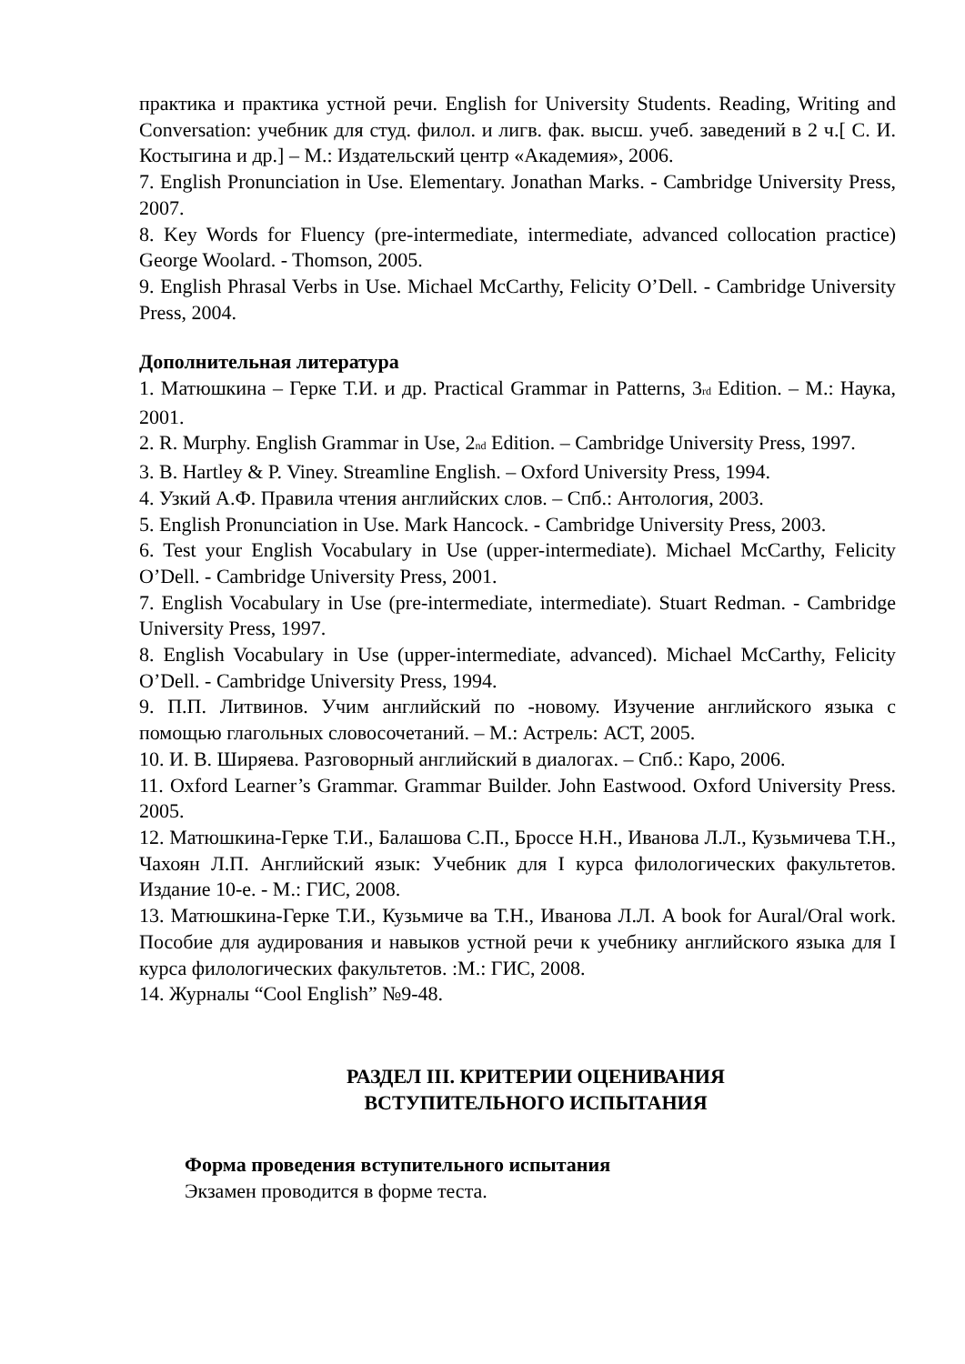практика и практика устной речи. English for University Students. Reading, Writing and Conversation: учебник для студ. филол. и лигв. фак. высш. учеб. заведений в 2 ч.[ С. И. Костыгина и др.] – М.: Издательский центр «Академия», 2006.
7. English Pronunciation in Use. Elementary. Jonathan Marks. - Cambridge University Press, 2007.
8. Key Words for Fluency (pre-intermediate, intermediate, advanced collocation practice) George Woolard. - Thomson, 2005.
9. English Phrasal Verbs in Use. Michael McCarthy, Felicity O’Dell. - Cambridge University Press, 2004.
Дополнительная литература
1. Матюшкина – Герке Т.И. и др. Practical Grammar in Patterns, 3<sub>rd</sub> Edition. – М.: Наука, 2001.
2. R. Murphy. English Grammar in Use, 2<sub>nd</sub> Edition. – Cambridge University Press, 1997.
3. B. Hartley & P. Viney. Streamline English. – Oxford University Press, 1994.
4. Узкий А.Ф. Правила чтения английских слов. – Спб.: Антология, 2003.
5. English Pronunciation in Use. Mark Hancock. - Cambridge University Press, 2003.
6. Test your English Vocabulary in Use (upper-intermediate). Michael McCarthy, Felicity O’Dell. - Cambridge University Press, 2001.
7. English Vocabulary in Use (pre-intermediate, intermediate). Stuart Redman. - Cambridge University Press, 1997.
8. English Vocabulary in Use (upper-intermediate, advanced). Michael McCarthy, Felicity O’Dell. - Cambridge University Press, 1994.
9. П.П. Литвинов. Учим английский по -новому. Изучение английского языка с помощью глагольных словосочетаний. – М.: Астрель: АСТ, 2005.
10. И. В. Ширяева. Разговорный английский в диалогах. – Спб.: Каро, 2006.
11. Oxford Learner’s Grammar. Grammar Builder. John Eastwood. Oxford University Press. 2005.
12. Матюшкина-Герке Т.И., Балашова С.П., Броссе Н.Н., Иванова Л.Л., Кузьмичева Т.Н., Чахоян Л.П. Английский язык: Учебник для I курса филологических факультетов. Издание 10-е. - М.: ГИС, 2008.
13. Матюшкина-Герке Т.И., Кузьмиче ва Т.Н., Иванова Л.Л. A book for Aural/Oral work. Пособие для аудирования и навыков устной речи к учебнику английского языка для I курса филологических факультетов. :М.: ГИС, 2008.
14. Журналы “Cool English” №9-48.
РАЗДЕЛ III. КРИТЕРИИ ОЦЕНИВАНИЯ
ВСТУПИТЕЛЬНОГО ИСПЫТАНИЯ
Форма проведения вступительного испытания
Экзамен проводится в форме теста.